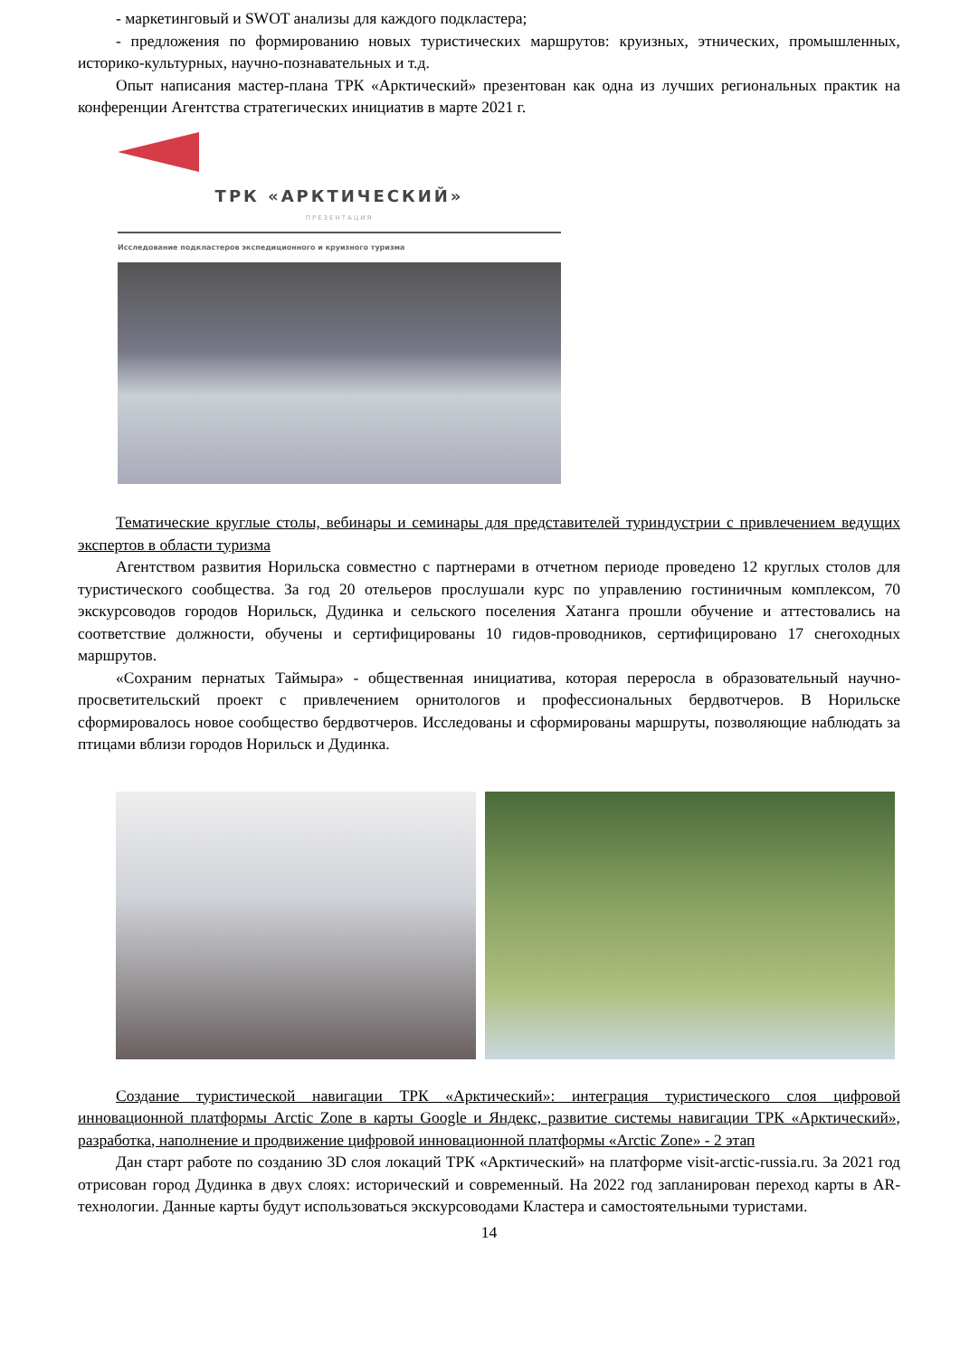- маркетинговый и SWOT анализы для каждого подкластера;
- предложения по формированию новых туристических маршрутов: круизных, этнических, промышленных, историко-культурных, научно-познавательных и т.д.
Опыт написания мастер-плана ТРК «Арктический» презентован как одна из лучших региональных практик на конференции Агентства стратегических инициатив в марте 2021 г.
ТРК «АРКТИЧЕСКИЙ»
ПРЕЗЕНТАЦИЯ
Исследование подкластеров экспедиционного и круизного туризма
Тематические круглые столы, вебинары и семинары для представителей туриндустрии с привлечением ведущих экспертов в области туризма
Агентством развития Норильска совместно с партнерами в отчетном периоде проведено 12 круглых столов для туристического сообщества. За год 20 отельеров прослушали курс по управлению гостиничным комплексом, 70 экскурсоводов городов Норильск, Дудинка и сельского поселения Хатанга прошли обучение и аттестовались на соответствие должности, обучены и сертифицированы 10 гидов-проводников, сертифицировано 17 снегоходных маршрутов.
«Сохраним пернатых Таймыра» - общественная инициатива, которая переросла в образовательный научно-просветительский проект с привлечением орнитологов и профессиональных бердвотчеров. В Норильске сформировалось новое сообщество бердвотчеров. Исследованы и сформированы маршруты, позволяющие наблюдать за птицами вблизи городов Норильск и Дудинка.
Создание туристической навигации ТРК «Арктический»: интеграция туристического слоя цифровой инновационной платформы Arctic Zone в карты Google и Яндекс, развитие системы навигации ТРК «Арктический», разработка, наполнение и продвижение цифровой инновационной платформы «Arctic Zone» - 2 этап
Дан старт работе по созданию 3D слоя локаций ТРК «Арктический» на платформе visit-arctic-russia.ru. За 2021 год отрисован город Дудинка в двух слоях: исторический и современный. На 2022 год запланирован переход карты в AR-технологии. Данные карты будут использоваться экскурсоводами Кластера и самостоятельными туристами.
14